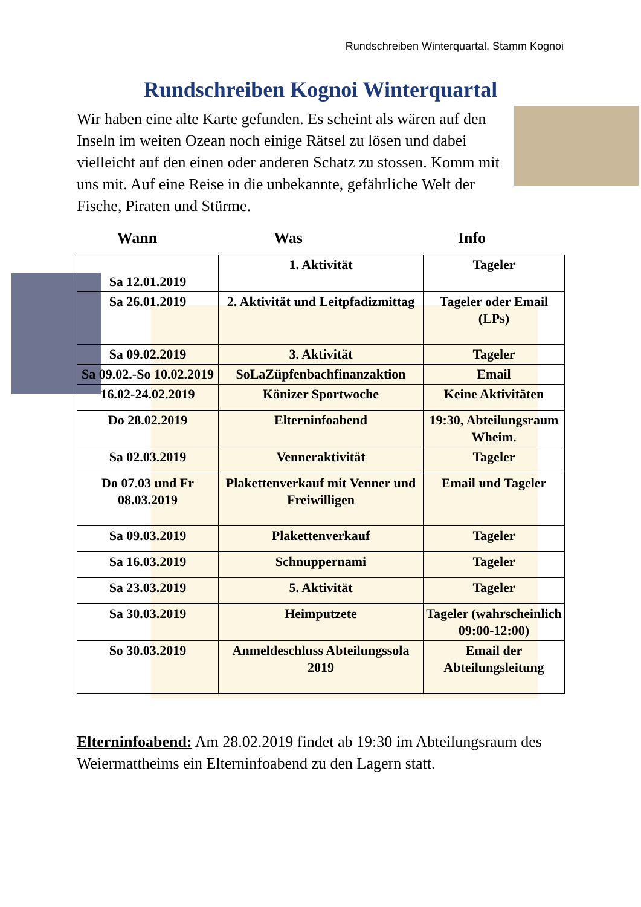Rundschreiben Winterquartal, Stamm Kognoi
Rundschreiben Kognoi Winterquartal
Wir haben eine alte Karte gefunden. Es scheint als wären auf den Inseln im weiten Ozean noch einige Rätsel zu lösen und dabei vielleicht auf den einen oder anderen Schatz zu stossen. Komm mit uns mit. Auf eine Reise in die unbekannte, gefährliche Welt der Fische, Piraten und Stürme.
Wann Was Info
| Sa 12.01.2019 | 1. Aktivität | Tageler |
| Sa 26.01.2019 | 2. Aktivität und Leitpfadizmittag | Tageler oder Email (LPs) |
| Sa 09.02.2019 | 3. Aktivität | Tageler |
| Sa 09.02.-So 10.02.2019 | SoLaZüpfenbachfinanzaktion | Email |
| 16.02-24.02.2019 | Könizer Sportwoche | Keine Aktivitäten |
| Do 28.02.2019 | Elterninfoabend | 19:30, Abteilungsraum Wheim. |
| Sa 02.03.2019 | Venneraktivität | Tageler |
| Do 07.03 und Fr 08.03.2019 | Plakettenverkauf mit Venner und Freiwilligen | Email und Tageler |
| Sa 09.03.2019 | Plakettenverkauf | Tageler |
| Sa 16.03.2019 | Schnuppernami | Tageler |
| Sa 23.03.2019 | 5. Aktivität | Tageler |
| Sa 30.03.2019 | Heimputzete | Tageler (wahrscheinlich 09:00-12:00) |
| So 30.03.2019 | Anmeldeschluss Abteilungssola 2019 | Email der Abteilungsleitung |
Elterninfoabend: Am 28.02.2019 findet ab 19:30 im Abteilungsraum des Weiermattheims ein Elterninfoabend zu den Lagern statt.